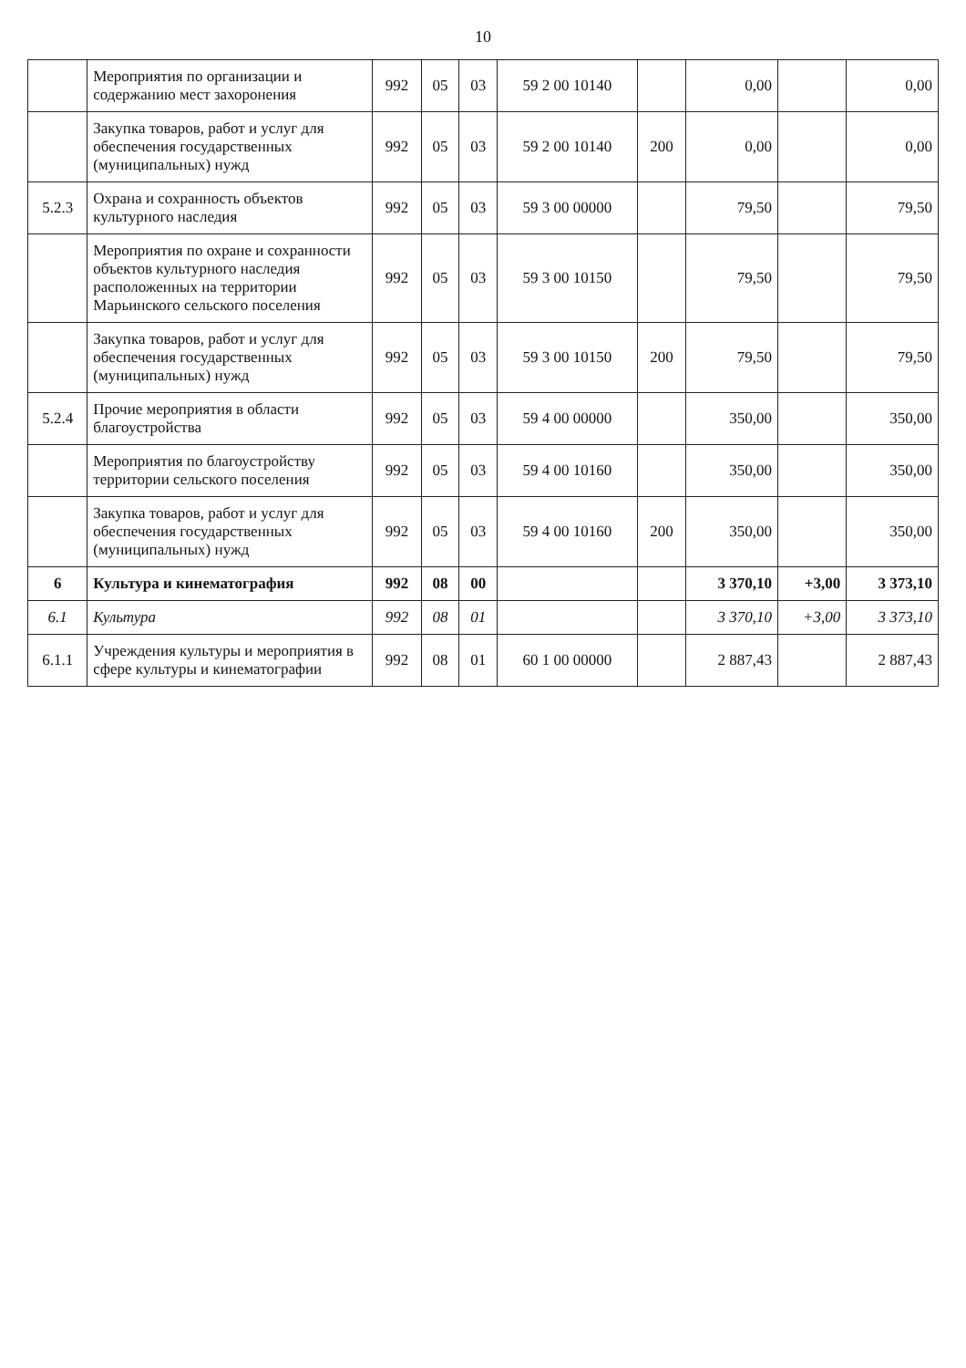10
| | Мероприятия по организации и содержанию мест захоронения | 992 | 05 | 03 | 59 2 00 10140 | | 0,00 | | 0,00 |
| | Закупка товаров, работ и услуг для обеспечения государственных (муниципальных) нужд | 992 | 05 | 03 | 59 2 00 10140 | 200 | 0,00 | | 0,00 |
| 5.2.3 | Охрана и сохранность объектов культурного наследия | 992 | 05 | 03 | 59 3 00 00000 | | 79,50 | | 79,50 |
| | Мероприятия по охране и сохранности объектов культурного наследия расположенных на территории Марьинского сельского поселения | 992 | 05 | 03 | 59 3 00 10150 | | 79,50 | | 79,50 |
| | Закупка товаров, работ и услуг для обеспечения государственных (муниципальных) нужд | 992 | 05 | 03 | 59 3 00 10150 | 200 | 79,50 | | 79,50 |
| 5.2.4 | Прочие мероприятия в области благоустройства | 992 | 05 | 03 | 59 4 00 00000 | | 350,00 | | 350,00 |
| | Мероприятия по благоустройству территории сельского поселения | 992 | 05 | 03 | 59 4 00 10160 | | 350,00 | | 350,00 |
| | Закупка товаров, работ и услуг для обеспечения государственных (муниципальных) нужд | 992 | 05 | 03 | 59 4 00 10160 | 200 | 350,00 | | 350,00 |
| 6 | Культура и кинематография | 992 | 08 | 00 | | | 3 370,10 | +3,00 | 3 373,10 |
| 6.1 | Культура | 992 | 08 | 01 | | | 3 370,10 | +3,00 | 3 373,10 |
| 6.1.1 | Учреждения культуры и мероприятия в сфере культуры и кинематографии | 992 | 08 | 01 | 60 1 00 00000 | | 2 887,43 | | 2 887,43 |